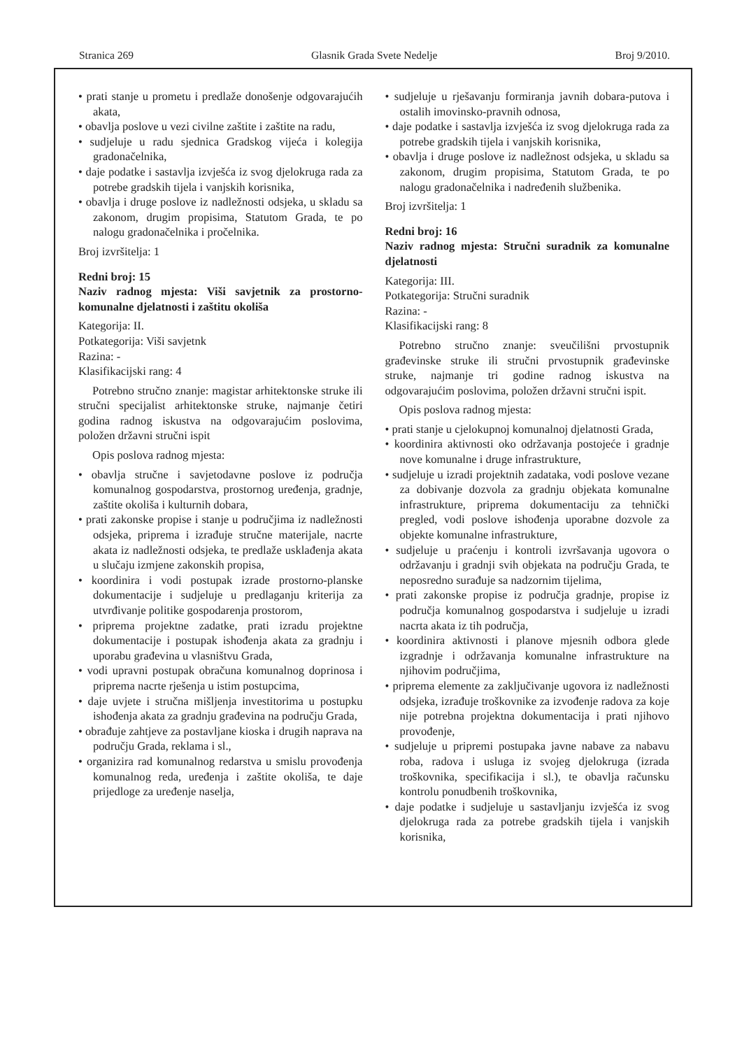Stranica 269 Glasnik Grada Svete Nedelje Broj 9/2010.
• prati stanje u prometu i predlaže donošenje odgovarajućih akata,
• obavlja poslove u vezi civilne zaštite i zaštite na radu,
• sudjeluje u radu sjednica Gradskog vijeća i kolegija gradonačelnika,
• daje podatke i sastavlja izvješća iz svog djelokruga rada za potrebe gradskih tijela i vanjskih korisnika,
• obavlja i druge poslove iz nadležnosti odsjeka, u skladu sa zakonom, drugim propisima, Statutom Grada, te po nalogu gradonačelnika i pročelnika.
Broj izvršitelja: 1
Redni broj: 15
Naziv radnog mjesta: Viši savjetnik za prostorno-komunalne djelatnosti i zaštitu okoliša
Kategorija: II.
Potkategorija: Viši savjetnk
Razina: -
Klasifikacijski rang: 4
Potrebno stručno znanje: magistar arhitektonske struke ili stručni specijalist arhitektonske struke, najmanje četiri godina radnog iskustva na odgovarajućim poslovima, položen državni stručni ispit
Opis poslova radnog mjesta:
• obavlja stručne i savjetodavne poslove iz područja komunalnog gospodarstva, prostornog uređenja, gradnje, zaštite okoliša i kulturnih dobara,
• prati zakonske propise i stanje u područjima iz nadležnosti odsjeka, priprema i izrađuje stručne materijale, nacrte akata iz nadležnosti odsjeka, te predlaže usklađenja akata u slučaju izmjene zakonskih propisa,
• koordinira i vodi postupak izrade prostorno-planske dokumentacije i sudjeluje u predlaganju kriterija za utvrđivanje politike gospodarenja prostorom,
• priprema projektne zadatke, prati izradu projektne dokumentacije i postupak ishođenja akata za gradnju i uporabu građevina u vlasništvu Grada,
• vodi upravni postupak obračuna komunalnog doprinosa i priprema nacrte rješenja u istim postupcima,
• daje uvjete i stručna mišljenja investitorima u postupku ishođenja akata za gradnju građevina na području Grada,
• obrađuje zahtjeve za postavljane kioska i drugih naprava na području Grada, reklama i sl.,
• organizira rad komunalnog redarstva u smislu provođenja komunalnog reda, uređenja i zaštite okoliša, te daje prijedloge za uređenje naselja,
• sudjeluje u rješavanju formiranja javnih dobara-putova i ostalih imovinsko-pravnih odnosa,
• daje podatke i sastavlja izvješća iz svog djelokruga rada za potrebe gradskih tijela i vanjskih korisnika,
• obavlja i druge poslove iz nadležnost odsjeka, u skladu sa zakonom, drugim propisima, Statutom Grada, te po nalogu gradonačelnika i nadređenih službenika.
Broj izvršitelja: 1
Redni broj: 16
Naziv radnog mjesta: Stručni suradnik za komunalne djelatnosti
Kategorija: III.
Potkategorija: Stručni suradnik
Razina: -
Klasifikacijski rang: 8
Potrebno stručno znanje: sveučilišni prvostupnik građevinske struke ili stručni prvostupnik građevinske struke, najmanje tri godine radnog iskustva na odgovarajućim poslovima, položen državni stručni ispit.
Opis poslova radnog mjesta:
• prati stanje u cjelokupnoj komunalnoj djelatnosti Grada,
• koordinira aktivnosti oko održavanja postojeće i gradnje nove komunalne i druge infrastrukture,
• sudjeluje u izradi projektnih zadataka, vodi poslove vezane za dobivanje dozvola za gradnju objekata komunalne infrastrukture, priprema dokumentaciju za tehnički pregled, vodi poslove ishođenja uporabne dozvole za objekte komunalne infrastrukture,
• sudjeluje u praćenju i kontroli izvršavanja ugovora o održavanju i gradnji svih objekata na području Grada, te neposredno surađuje sa nadzornim tijelima,
• prati zakonske propise iz područja gradnje, propise iz područja komunalnog gospodarstva i sudjeluje u izradi nacrta akata iz tih područja,
• koordinira aktivnosti i planove mjesnih odbora glede izgradnje i održavanja komunalne infrastrukture na njihovim područjima,
• priprema elemente za zaključivanje ugovora iz nadležnosti odsjeka, izrađuje troškovnike za izvođenje radova za koje nije potrebna projektna dokumentacija i prati njihovo provođenje,
• sudjeluje u pripremi postupaka javne nabave za nabavu roba, radova i usluga iz svojeg djelokruga (izrada troškovnika, specifikacija i sl.), te obavlja računsku kontrolu ponudbenih troškovnika,
• daje podatke i sudjeluje u sastavljanju izvješća iz svog djelokruga rada za potrebe gradskih tijela i vanjskih korisnika,